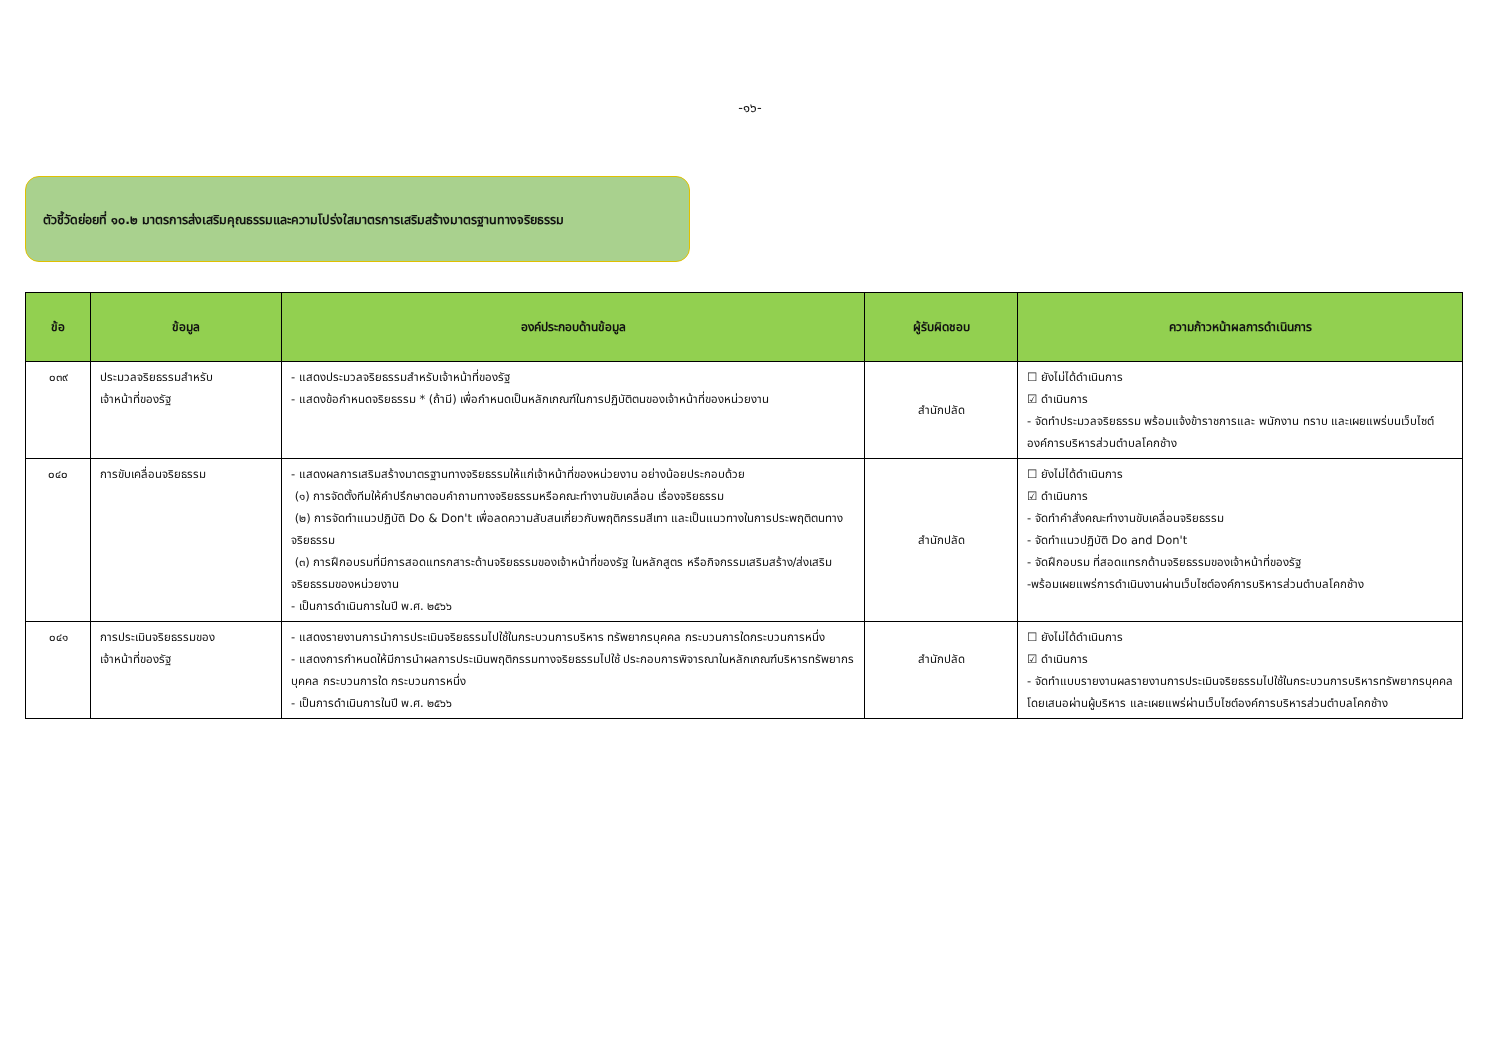-๑๖-
ตัวชี้วัดย่อยที่ ๑๐.๒ มาตรการส่งเสริมคุณธรรมและความโปร่งใสมาตรการเสริมสร้างมาตรฐานทางจริยธรรม
| ข้อ | ข้อมูล | องค์ประกอบด้านข้อมูล | ผู้รับผิดชอบ | ความก้าวหน้าผลการดำเนินการ |
| --- | --- | --- | --- | --- |
| ๐๓๙ | ประมวลจริยธรรมสำหรับ เจ้าหน้าที่ของรัฐ | - แสดงประมวลจริยธรรมสำหรับเจ้าหน้าที่ของรัฐ - แสดงข้อกำหนดจริยธรรม * (ถ้ามี) เพื่อกำหนดเป็นหลักเกณฑ์ในการปฏิบัติตนของเจ้าหน้าที่ของหน่วยงาน | สำนักปลัด | ☐ ยังไม่ได้ดำเนินการ ☑ ดำเนินการ - จัดทำประมวลจริยธรรม พร้อมแจ้งข้าราชการและ พนักงาน ทราบ และเผยแพร่บนเว็บไซต์องค์การบริหารส่วนตำบลโคกช้าง |
| ๐๔๐ | การขับเคลื่อนจริยธรรม | - แสดงผลการเสริมสร้างมาตรฐานทางจริยธรรมให้แก่เจ้าหน้าที่ของหน่วยงาน อย่างน้อยประกอบด้วย (๑) การจัดตั้งทีมให้คำปรึกษาตอบคำถามทางจริยธรรมหรือคณะทำงานขับเคลื่อน เรื่องจริยธรรม (๒) การจัดทำแนวปฏิบัติ Do & Don't เพื่อลดความสับสนเกี่ยวกับพฤติกรรมสีเทา และเป็นแนวทางในการประพฤติตนทางจริยธรรม (๓) การฝึกอบรมที่มีการสอดแทรกสาระด้านจริยธรรมของเจ้าหน้าที่ของรัฐ ในหลักสูตร หรือกิจกรรมเสริมสร้าง/ส่งเสริมจริยธรรมของหน่วยงาน - เป็นการดำเนินการในปี พ.ศ. ๒๕๖๖ | สำนักปลัด | ☐ ยังไม่ได้ดำเนินการ ☑ ดำเนินการ - จัดทำคำสั่งคณะทำงานขับเคลื่อนจริยธรรม - จัดทำแนวปฏิบัติ Do and Don't - จัดฝึกอบรม ที่สอดแทรกด้านจริยธรรมของเจ้าหน้าที่ของรัฐ -พร้อมเผยแพร่การดำเนินงานผ่านเว็บไซต์องค์การบริหารส่วนตำบลโคกช้าง |
| ๐๔๑ | การประเมินจริยธรรมของ เจ้าหน้าที่ของรัฐ | - แสดงรายงานการนำการประเมินจริยธรรมไปใช้ในกระบวนการบริหาร ทรัพยากรบุคคล กระบวนการใดกระบวนการหนึ่ง - แสดงการกำหนดให้มีการนำผลการประเมินพฤติกรรมทางจริยธรรมไปใช้ ประกอบการพิจารณาในหลักเกณฑ์บริหารทรัพยากรบุคคล กระบวนการใด กระบวนการหนึ่ง - เป็นการดำเนินการในปี พ.ศ. ๒๕๖๖ | สำนักปลัด | ☐ ยังไม่ได้ดำเนินการ ☑ ดำเนินการ - จัดทำแบบรายงานผลรายงานการประเมินจริยธรรมไปใช้ในกระบวนการบริหารทรัพยากรบุคคล โดยเสนอผ่านผู้บริหาร และเผยแพร่ผ่านเว็บไซต์องค์การบริหารส่วนตำบลโคกช้าง |